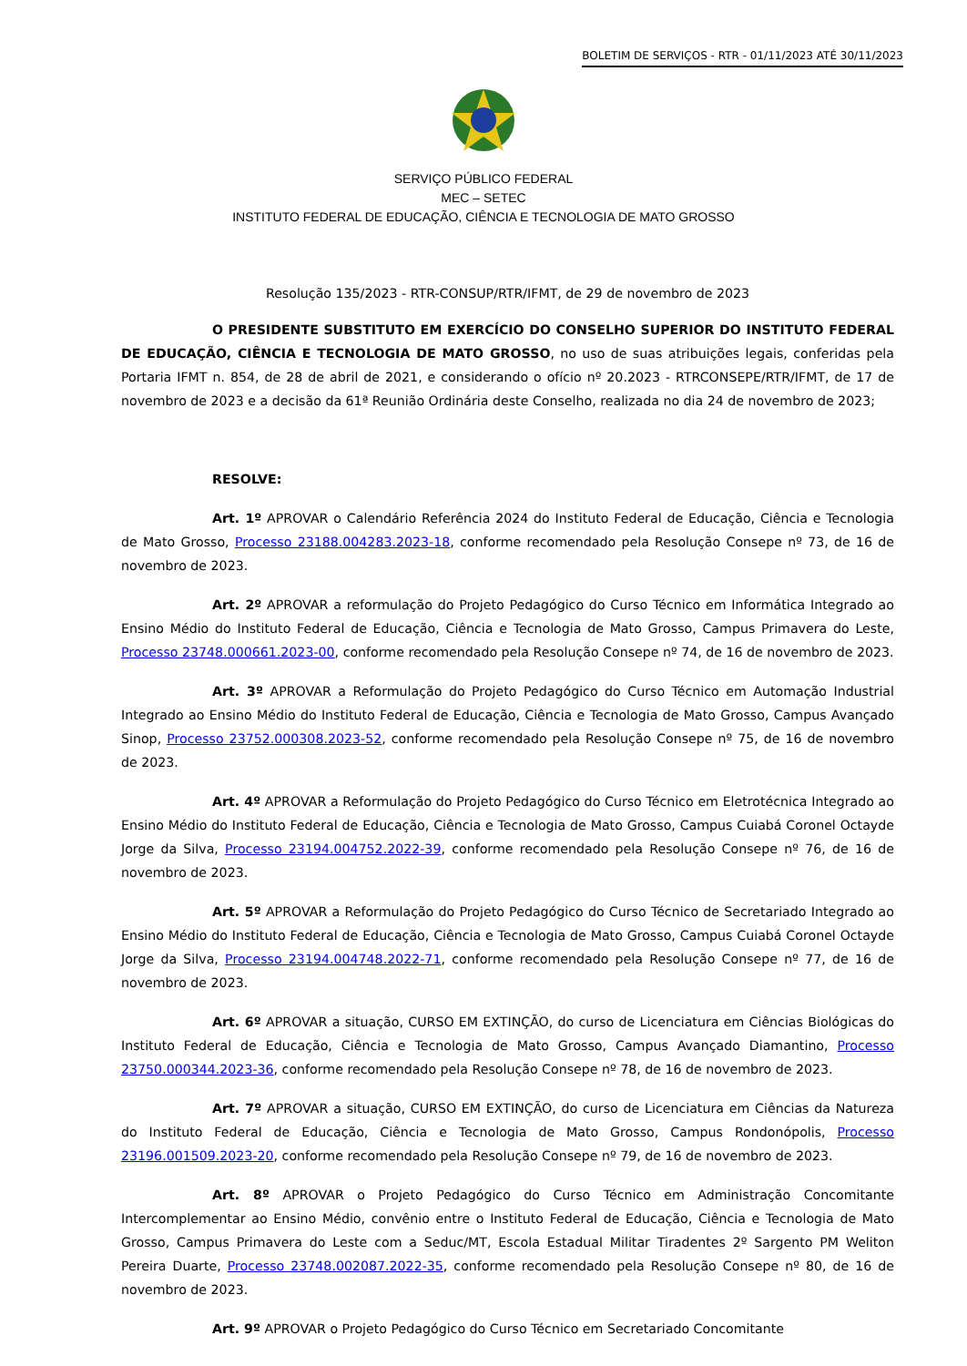BOLETIM DE SERVIÇOS - RTR - 01/11/2023 ATÉ 30/11/2023
SERVIÇO PÚBLICO FEDERAL
MEC – SETEC
INSTITUTO FEDERAL DE EDUCAÇÃO, CIÊNCIA E TECNOLOGIA DE MATO GROSSO
Resolução 135/2023 - RTR-CONSUP/RTR/IFMT, de 29 de novembro de 2023
O PRESIDENTE SUBSTITUTO EM EXERCÍCIO DO CONSELHO SUPERIOR DO INSTITUTO FEDERAL DE EDUCAÇÃO, CIÊNCIA E TECNOLOGIA DE MATO GROSSO, no uso de suas atribuições legais, conferidas pela Portaria IFMT n. 854, de 28 de abril de 2021, e considerando o ofício nº 20.2023 - RTRCONSEPE/RTR/IFMT, de 17 de novembro de 2023 e a decisão da 61ª Reunião Ordinária deste Conselho, realizada no dia 24 de novembro de 2023;
RESOLVE:
Art. 1º APROVAR o Calendário Referência 2024 do Instituto Federal de Educação, Ciência e Tecnologia de Mato Grosso, Processo 23188.004283.2023-18, conforme recomendado pela Resolução Consepe nº 73, de 16 de novembro de 2023.
Art. 2º APROVAR a reformulação do Projeto Pedagógico do Curso Técnico em Informática Integrado ao Ensino Médio do Instituto Federal de Educação, Ciência e Tecnologia de Mato Grosso, Campus Primavera do Leste, Processo 23748.000661.2023-00, conforme recomendado pela Resolução Consepe nº 74, de 16 de novembro de 2023.
Art. 3º APROVAR a Reformulação do Projeto Pedagógico do Curso Técnico em Automação Industrial Integrado ao Ensino Médio do Instituto Federal de Educação, Ciência e Tecnologia de Mato Grosso, Campus Avançado Sinop, Processo 23752.000308.2023-52, conforme recomendado pela Resolução Consepe nº 75, de 16 de novembro de 2023.
Art. 4º APROVAR a Reformulação do Projeto Pedagógico do Curso Técnico em Eletrotécnica Integrado ao Ensino Médio do Instituto Federal de Educação, Ciência e Tecnologia de Mato Grosso, Campus Cuiabá Coronel Octayde Jorge da Silva, Processo 23194.004752.2022-39, conforme recomendado pela Resolução Consepe nº 76, de 16 de novembro de 2023.
Art. 5º APROVAR a Reformulação do Projeto Pedagógico do Curso Técnico de Secretariado Integrado ao Ensino Médio do Instituto Federal de Educação, Ciência e Tecnologia de Mato Grosso, Campus Cuiabá Coronel Octayde Jorge da Silva, Processo 23194.004748.2022-71, conforme recomendado pela Resolução Consepe nº 77, de 16 de novembro de 2023.
Art. 6º APROVAR a situação, CURSO EM EXTINÇÃO, do curso de Licenciatura em Ciências Biológicas do Instituto Federal de Educação, Ciência e Tecnologia de Mato Grosso, Campus Avançado Diamantino, Processo 23750.000344.2023-36, conforme recomendado pela Resolução Consepe nº 78, de 16 de novembro de 2023.
Art. 7º APROVAR a situação, CURSO EM EXTINÇÃO, do curso de Licenciatura em Ciências da Natureza do Instituto Federal de Educação, Ciência e Tecnologia de Mato Grosso, Campus Rondonópolis, Processo 23196.001509.2023-20, conforme recomendado pela Resolução Consepe nº 79, de 16 de novembro de 2023.
Art. 8º APROVAR o Projeto Pedagógico do Curso Técnico em Administração Concomitante Intercomplementar ao Ensino Médio, convênio entre o Instituto Federal de Educação, Ciência e Tecnologia de Mato Grosso, Campus Primavera do Leste com a Seduc/MT, Escola Estadual Militar Tiradentes 2º Sargento PM Weliton Pereira Duarte, Processo 23748.002087.2022-35, conforme recomendado pela Resolução Consepe nº 80, de 16 de novembro de 2023.
Art. 9º APROVAR o Projeto Pedagógico do Curso Técnico em Secretariado Concomitante